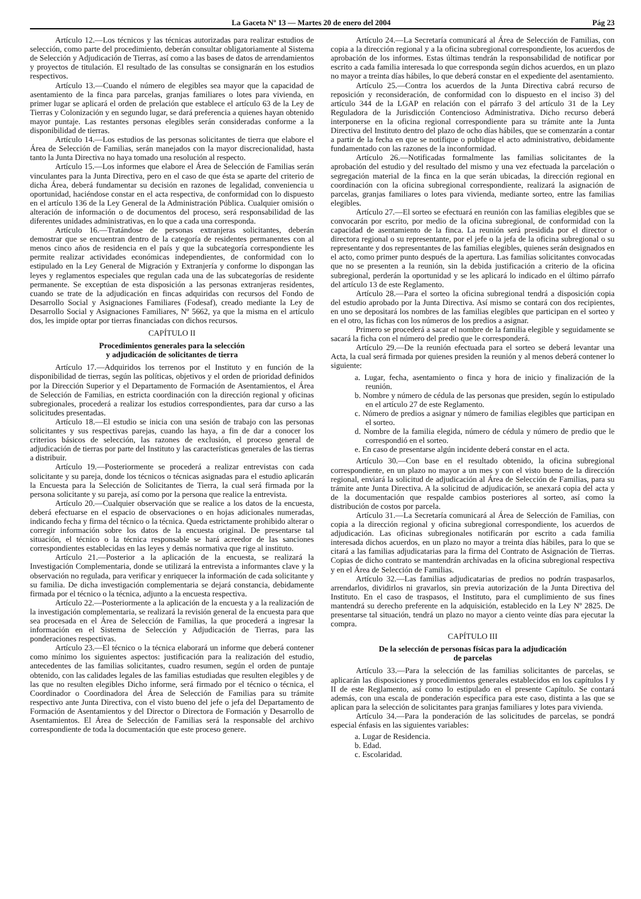La Gaceta Nº 13 — Martes 20 de enero del 2004 Pág 23
Artículo 12.—Los técnicos y las técnicas autorizadas para realizar estudios de selección, como parte del procedimiento, deberán consultar obligatoriamente al Sistema de Selección y Adjudicación de Tierras, así como a las bases de datos de arrendamientos y proyectos de titulación. El resultado de las consultas se consignarán en los estudios respectivos.
Artículo 13.—Cuando el número de elegibles sea mayor que la capacidad de asentamiento de la finca para parcelas, granjas familiares o lotes para vivienda, en primer lugar se aplicará el orden de prelación que establece el artículo 63 de la Ley de Tierras y Colonización y en segundo lugar, se dará preferencia a quienes hayan obtenido mayor puntaje. Las restantes personas elegibles serán consideradas conforme a la disponibilidad de tierras.
Artículo 14.—Los estudios de las personas solicitantes de tierra que elabore el Área de Selección de Familias, serán manejados con la mayor discrecionalidad, hasta tanto la Junta Directiva no haya tomado una resolución al respecto.
Artículo 15.—Los informes que elabore el Área de Selección de Familias serán vinculantes para la Junta Directiva, pero en el caso de que ésta se aparte del criterio de dicha Área, deberá fundamentar su decisión en razones de legalidad, conveniencia u oportunidad, haciéndose constar en el acta respectiva, de conformidad con lo dispuesto en el artículo 136 de la Ley General de la Administración Pública. Cualquier omisión o alteración de información o de documentos del proceso, será responsabilidad de las diferentes unidades administrativas, en lo que a cada una corresponda.
Artículo 16.—Tratándose de personas extranjeras solicitantes, deberán demostrar que se encuentran dentro de la categoría de residentes permanentes con al menos cinco años de residencia en el país y que la subcategoría correspondiente les permite realizar actividades económicas independientes, de conformidad con lo estipulado en la Ley General de Migración y Extranjería y conforme lo dispongan las leyes y reglamentos especiales que regulan cada una de las subcategorías de residente permanente. Se exceptúan de esta disposición a las personas extranjeras residentes, cuando se trate de la adjudicación en fincas adquiridas con recursos del Fondo de Desarrollo Social y Asignaciones Familiares (Fodesaf), creado mediante la Ley de Desarrollo Social y Asignaciones Familiares, Nº 5662, ya que la misma en el artículo dos, les impide optar por tierras financiadas con dichos recursos.
CAPÍTULO II
Procedimientos generales para la selección
y adjudicación de solicitantes de tierra
Artículo 17.—Adquiridos los terrenos por el Instituto y en función de la disponibilidad de tierras, según las políticas, objetivos y el orden de prioridad definidos por la Dirección Superior y el Departamento de Formación de Asentamientos, el Área de Selección de Familias, en estricta coordinación con la dirección regional y oficinas subregionales, procederá a realizar los estudios correspondientes, para dar curso a las solicitudes presentadas.
Artículo 18.—El estudio se inicia con una sesión de trabajo con las personas solicitantes y sus respectivas parejas, cuando las haya, a fin de dar a conocer los criterios básicos de selección, las razones de exclusión, el proceso general de adjudicación de tierras por parte del Instituto y las características generales de las tierras a distribuir.
Artículo 19.—Posteriormente se procederá a realizar entrevistas con cada solicitante y su pareja, donde los técnicos o técnicas asignadas para el estudio aplicarán la Encuesta para la Selección de Solicitantes de Tierra, la cual será firmada por la persona solicitante y su pareja, así como por la persona que realice la entrevista.
Artículo 20.—Cualquier observación que se realice a los datos de la encuesta, deberá efectuarse en el espacio de observaciones o en hojas adicionales numeradas, indicando fecha y firma del técnico o la técnica. Queda estrictamente prohibido alterar o corregir información sobre los datos de la encuesta original. De presentarse tal situación, el técnico o la técnica responsable se hará acreedor de las sanciones correspondientes establecidas en las leyes y demás normativa que rige al instituto.
Artículo 21.—Posterior a la aplicación de la encuesta, se realizará la Investigación Complementaria, donde se utilizará la entrevista a informantes clave y la observación no regulada, para verificar y enriquecer la información de cada solicitante y su familia. De dicha investigación complementaria se dejará constancia, debidamente firmada por el técnico o la técnica, adjunto a la encuesta respectiva.
Artículo 22.—Posteriormente a la aplicación de la encuesta y a la realización de la investigación complementaria, se realizará la revisión general de la encuesta para que sea procesada en el Área de Selección de Familias, la que procederá a ingresar la información en el Sistema de Selección y Adjudicación de Tierras, para las ponderaciones respectivas.
Artículo 23.—El técnico o la técnica elaborará un informe que deberá contener como mínimo los siguientes aspectos: justificación para la realización del estudio, antecedentes de las familias solicitantes, cuadro resumen, según el orden de puntaje obtenido, con las calidades legales de las familias estudiadas que resulten elegibles y de las que no resulten elegibles Dicho informe, será firmado por el técnico o técnica, el Coordinador o Coordinadora del Área de Selección de Familias para su trámite respectivo ante Junta Directiva, con el visto bueno del jefe o jefa del Departamento de Formación de Asentamientos y del Director o Directora de Formación y Desarrollo de Asentamientos. El Área de Selección de Familias será la responsable del archivo correspondiente de toda la documentación que este proceso genere.
Artículo 24.—La Secretaría comunicará al Área de Selección de Familias, con copia a la dirección regional y a la oficina subregional correspondiente, los acuerdos de aprobación de los informes. Estas últimas tendrán la responsabilidad de notificar por escrito a cada familia interesada lo que corresponda según dichos acuerdos, en un plazo no mayor a treinta días hábiles, lo que deberá constar en el expediente del asentamiento.
Artículo 25.—Contra los acuerdos de la Junta Directiva cabrá recurso de reposición y reconsideración, de conformidad con lo dispuesto en el inciso 3) del artículo 344 de la LGAP en relación con el párrafo 3 del artículo 31 de la Ley Reguladora de la Jurisdicción Contencioso Administrativa. Dicho recurso deberá interponerse en la oficina regional correspondiente para su trámite ante la Junta Directiva del Instituto dentro del plazo de ocho días hábiles, que se comenzarán a contar a partir de la fecha en que se notifique o publique el acto administrativo, debidamente fundamentado con las razones de la inconformidad.
Artículo 26.—Notificadas formalmente las familias solicitantes de la aprobación del estudio y del resultado del mismo y una vez efectuada la parcelación o segregación material de la finca en la que serán ubicadas, la dirección regional en coordinación con la oficina subregional correspondiente, realizará la asignación de parcelas, granjas familiares o lotes para vivienda, mediante sorteo, entre las familias elegibles.
Artículo 27.—El sorteo se efectuará en reunión con las familias elegibles que se convocarán por escrito, por medio de la oficina subregional, de conformidad con la capacidad de asentamiento de la finca. La reunión será presidida por el director o directora regional o su representante, por el jefe o la jefa de la oficina subregional o su representante y dos representantes de las familias elegibles, quienes serán designados en el acto, como primer punto después de la apertura. Las familias solicitantes convocadas que no se presenten a la reunión, sin la debida justificación a criterio de la oficina subregional, perderán la oportunidad y se les aplicará lo indicado en el último párrafo del artículo 13 de este Reglamento.
Artículo 28.—Para el sorteo la oficina subregional tendrá a disposición copia del estudio aprobado por la Junta Directiva. Así mismo se contará con dos recipientes, en uno se depositará los nombres de las familias elegibles que participan en el sorteo y en el otro, las fichas con los números de los predios a asignar.
Primero se procederá a sacar el nombre de la familia elegible y seguidamente se sacará la ficha con el número del predio que le corresponderá.
Artículo 29.—De la reunión efectuada para el sorteo se deberá levantar una Acta, la cual será firmada por quienes presiden la reunión y al menos deberá contener lo siguiente:
a. Lugar, fecha, asentamiento o finca y hora de inicio y finalización de la reunión.
b. Nombre y número de cédula de las personas que presiden, según lo estipulado en el artículo 27 de este Reglamento.
c. Número de predios a asignar y número de familias elegibles que participan en el sorteo.
d. Nombre de la familia elegida, número de cédula y número de predio que le correspondió en el sorteo.
e. En caso de presentarse algún incidente deberá constar en el acta.
Artículo 30.—Con base en el resultado obtenido, la oficina subregional correspondiente, en un plazo no mayor a un mes y con el visto bueno de la dirección regional, enviará la solicitud de adjudicación al Área de Selección de Familias, para su trámite ante Junta Directiva. A la solicitud de adjudicación, se anexará copia del acta y de la documentación que respalde cambios posteriores al sorteo, así como la distribución de costos por parcela.
Artículo 31.—La Secretaría comunicará al Área de Selección de Familias, con copia a la dirección regional y oficina subregional correspondiente, los acuerdos de adjudicación. Las oficinas subregionales notificarán por escrito a cada familia interesada dichos acuerdos, en un plazo no mayor a treinta días hábiles, para lo que se citará a las familias adjudicatarias para la firma del Contrato de Asignación de Tierras. Copias de dicho contrato se mantendrán archivadas en la oficina subregional respectiva y en el Área de Selección de Familias.
Artículo 32.—Las familias adjudicatarias de predios no podrán traspasarlos, arrendarlos, dividirlos ni gravarlos, sin previa autorización de la Junta Directiva del Instituto. En el caso de traspasos, el Instituto, para el cumplimiento de sus fines mantendrá su derecho preferente en la adquisición, establecido en la Ley Nº 2825. De presentarse tal situación, tendrá un plazo no mayor a ciento veinte días para ejecutar la compra.
CAPÍTULO III
De la selección de personas físicas para la adjudicación
de parcelas
Artículo 33.—Para la selección de las familias solicitantes de parcelas, se aplicarán las disposiciones y procedimientos generales establecidos en los capítulos I y II de este Reglamento, así como lo estipulado en el presente Capítulo. Se contará además, con una escala de ponderación específica para este caso, distinta a las que se aplican para la selección de solicitantes para granjas familiares y lotes para vivienda.
Artículo 34.—Para la ponderación de las solicitudes de parcelas, se pondrá especial énfasis en las siguientes variables:
a. Lugar de Residencia.
b. Edad.
c. Escolaridad.